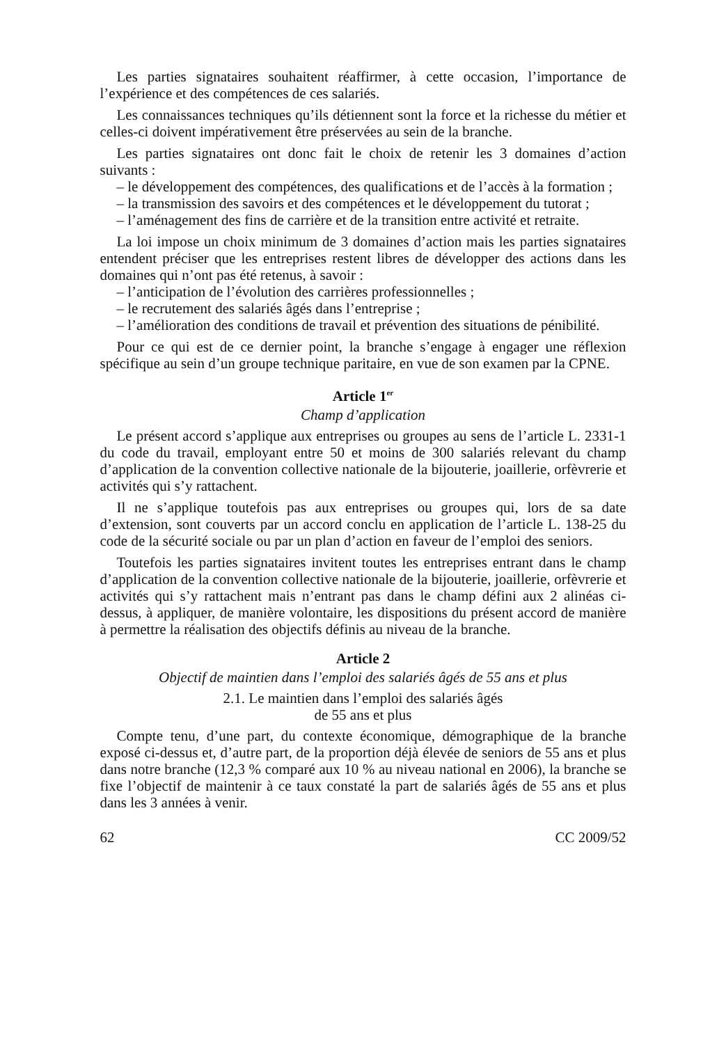Les parties signataires souhaitent réaffirmer, à cette occasion, l’importance de l’expérience et des compétences de ces salariés.
Les connaissances techniques qu’ils détiennent sont la force et la richesse du métier et celles-ci doivent impérativement être préservées au sein de la branche.
Les parties signataires ont donc fait le choix de retenir les 3 domaines d’action suivants :
– le développement des compétences, des qualifications et de l’accès à la formation ;
– la transmission des savoirs et des compétences et le développement du tutorat ;
– l’aménagement des fins de carrière et de la transition entre activité et retraite.
La loi impose un choix minimum de 3 domaines d’action mais les parties signataires entendent préciser que les entreprises restent libres de développer des actions dans les domaines qui n’ont pas été retenus, à savoir :
– l’anticipation de l’évolution des carrières professionnelles ;
– le recrutement des salariés âgés dans l’entreprise ;
– l’amélioration des conditions de travail et prévention des situations de pénibilité.
Pour ce qui est de ce dernier point, la branche s’engage à engager une réflexion spécifique au sein d’un groupe technique paritaire, en vue de son examen par la CPNE.
Article 1<sup>er</sup>
Champ d’application
Le présent accord s’applique aux entreprises ou groupes au sens de l’article L. 2331-1 du code du travail, employant entre 50 et moins de 300 salariés relevant du champ d’application de la convention collective nationale de la bijouterie, joaillerie, orfèvrerie et activités qui s’y rattachent.
Il ne s’applique toutefois pas aux entreprises ou groupes qui, lors de sa date d’extension, sont couverts par un accord conclu en application de l’article L. 138-25 du code de la sécurité sociale ou par un plan d’action en faveur de l’emploi des seniors.
Toutefois les parties signataires invitent toutes les entreprises entrant dans le champ d’application de la convention collective nationale de la bijouterie, joaillerie, orfèvrerie et activités qui s’y rattachent mais n’entrant pas dans le champ défini aux 2 alinéas ci-dessus, à appliquer, de manière volontaire, les dispositions du présent accord de manière à permettre la réalisation des objectifs définis au niveau de la branche.
Article 2
Objectif de maintien dans l’emploi des salariés âgés de 55 ans et plus
2.1. Le maintien dans l’emploi des salariés âgés
de 55 ans et plus
Compte tenu, d’une part, du contexte économique, démographique de la branche exposé ci-dessus et, d’autre part, de la proportion déjà élevée de seniors de 55 ans et plus dans notre branche (12,3 % comparé aux 10 % au niveau national en 2006), la branche se fixe l’objectif de maintenir à ce taux constaté la part de salariés âgés de 55 ans et plus dans les 3 années à venir.
62 CC 2009/52